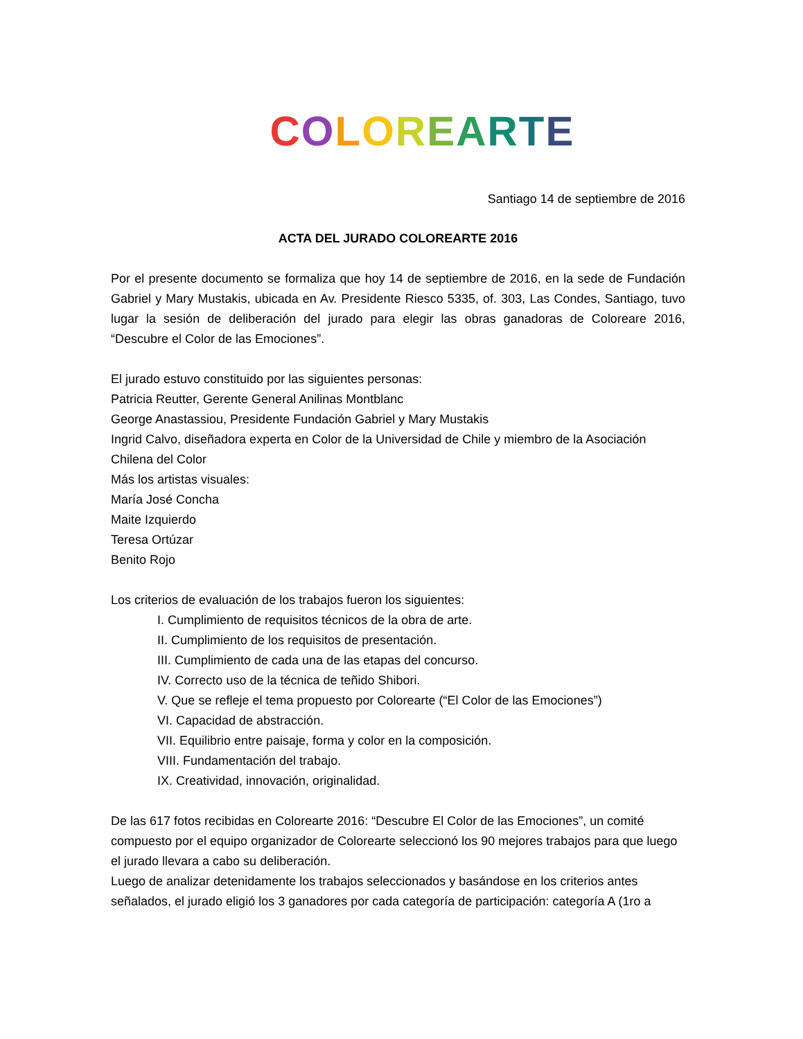COLOREARTE
Santiago 14 de septiembre de 2016
ACTA DEL JURADO COLOREARTE 2016
Por el presente documento se formaliza que hoy 14 de septiembre de 2016, en la sede de Fundación Gabriel y Mary Mustakis, ubicada en Av. Presidente Riesco 5335, of. 303, Las Condes, Santiago, tuvo lugar la sesión de deliberación del jurado para elegir las obras ganadoras de Coloreare 2016, “Descubre el Color de las Emociones”.
El jurado estuvo constituido por las siguientes personas:
Patricia Reutter, Gerente General Anilinas Montblanc
George Anastassiou, Presidente Fundación Gabriel y Mary Mustakis
Ingrid Calvo, diseñadora experta en Color de la Universidad de Chile y miembro de la Asociación Chilena del Color
Más los artistas visuales:
María José Concha
Maite Izquierdo
Teresa Ortúzar
Benito Rojo
Los criterios de evaluación de los trabajos fueron los siguientes:
I. Cumplimiento de requisitos técnicos de la obra de arte.
II. Cumplimiento de los requisitos de presentación.
III. Cumplimiento de cada una de las etapas del concurso.
IV. Correcto uso de la técnica de teñido Shibori.
V. Que se refleje el tema propuesto por Colorearte (“El Color de las Emociones”)
VI. Capacidad de abstracción.
VII. Equilibrio entre paisaje, forma y color en la composición.
VIII. Fundamentación del trabajo.
IX. Creatividad, innovación, originalidad.
De las 617 fotos recibidas en Colorearte 2016: “Descubre El Color de las Emociones”, un comité compuesto por el equipo organizador de Colorearte seleccionó los 90 mejores trabajos para que luego el jurado llevara a cabo su deliberación.
Luego de analizar detenidamente los trabajos seleccionados y basándose en los criterios antes señalados, el jurado eligió los 3 ganadores por cada categoría de participación: categoría A (1ro a